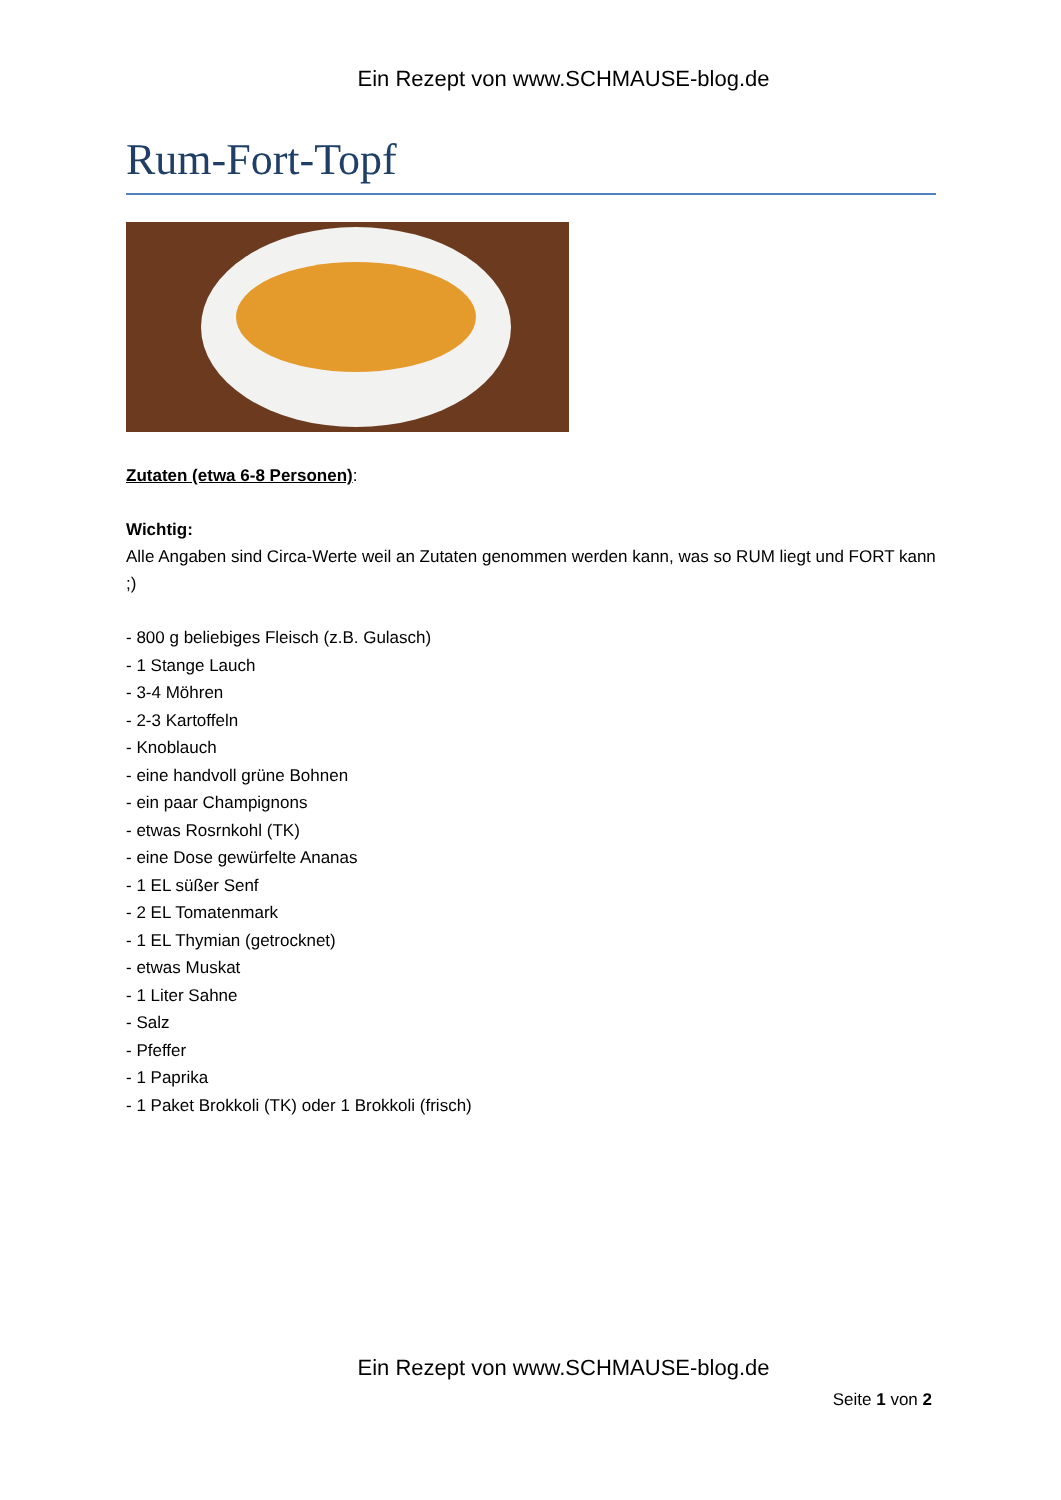Ein Rezept von www.SCHMAUSE-blog.de
Rum-Fort-Topf
Zutaten (etwa 6-8 Personen):
Wichtig:
Alle Angaben sind Circa-Werte weil an Zutaten genommen werden kann, was so RUM liegt und FORT kann ;)
- 800 g beliebiges Fleisch (z.B. Gulasch)
- 1 Stange Lauch
- 3-4 Möhren
- 2-3 Kartoffeln
- Knoblauch
- eine handvoll grüne Bohnen
- ein paar Champignons
- etwas Rosrnkohl (TK)
- eine Dose gewürfelte Ananas
- 1 EL süßer Senf
- 2 EL Tomatenmark
- 1 EL Thymian (getrocknet)
- etwas Muskat
- 1 Liter Sahne
- Salz
- Pfeffer
- 1 Paprika
- 1 Paket Brokkoli (TK) oder 1 Brokkoli (frisch)
Ein Rezept von www.SCHMAUSE-blog.de
Seite 1 von 2